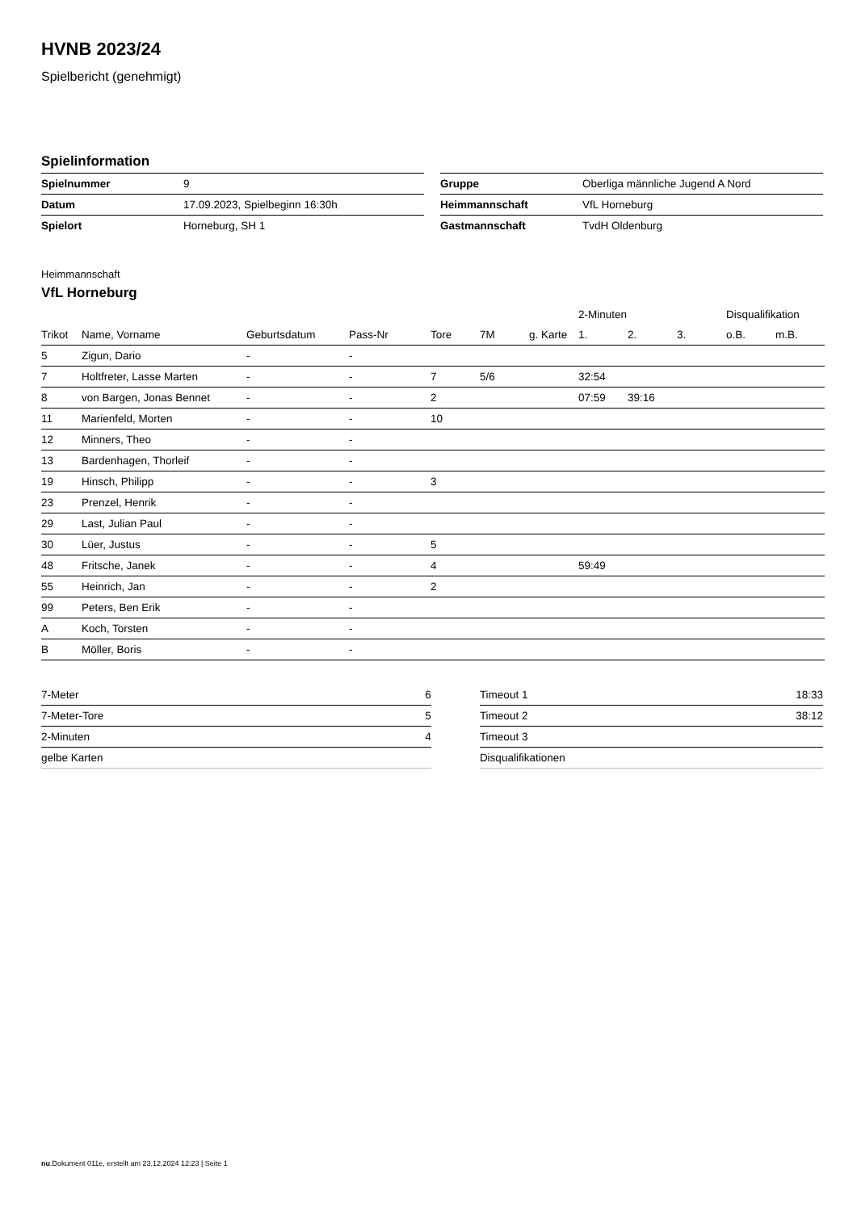HVNB 2023/24
Spielbericht (genehmigt)
Spielinformation
| Spielnummer | 9 |
| Datum | 17.09.2023, Spielbeginn 16:30h |
| Spielort | Horneburg, SH 1 |
| Gruppe | Oberliga männliche Jugend A Nord |
| Heimmannschaft | VfL Horneburg |
| Gastmannschaft | TvdH Oldenburg |
Heimmannschaft
VfL Horneburg
| | | | | | | | 2-Minuten | | | Disqualifikation | |
| --- | --- | --- | --- | --- | --- | --- | --- | --- | --- | --- | --- |
| Trikot | Name, Vorname | Geburtsdatum | Pass-Nr | Tore | 7M | g. Karte | 1. | 2. | 3. | o.B. | m.B. |
| 5 | Zigun, Dario | - | - | | | | | | | | |
| 7 | Holtfreter, Lasse Marten | - | - | 7 | 5/6 | | 32:54 | | | | |
| 8 | von Bargen, Jonas Bennet | - | - | 2 | | | 07:59 | 39:16 | | | |
| 11 | Marienfeld, Morten | - | - | 10 | | | | | | | |
| 12 | Minners, Theo | - | - | | | | | | | | |
| 13 | Bardenhagen, Thorleif | - | - | | | | | | | | |
| 19 | Hinsch, Philipp | - | - | 3 | | | | | | | |
| 23 | Prenzel, Henrik | - | - | | | | | | | | |
| 29 | Last, Julian Paul | - | - | | | | | | | | |
| 30 | Lüer, Justus | - | - | 5 | | | | | | | |
| 48 | Fritsche, Janek | - | - | 4 | | | 59:49 | | | | |
| 55 | Heinrich, Jan | - | - | 2 | | | | | | | |
| 99 | Peters, Ben Erik | - | - | | | | | | | | |
| A | Koch, Torsten | - | - | | | | | | | | |
| B | Möller, Boris | - | - | | | | | | | | |
| 7-Meter | 6 |
| 7-Meter-Tore | 5 |
| 2-Minuten | 4 |
| gelbe Karten | |
| Timeout 1 | 18:33 |
| Timeout 2 | 38:12 |
| Timeout 3 | |
| Disqualifikationen | |
nu.Dokument 011e, erstellt am 23.12.2024 12:23 | Seite 1